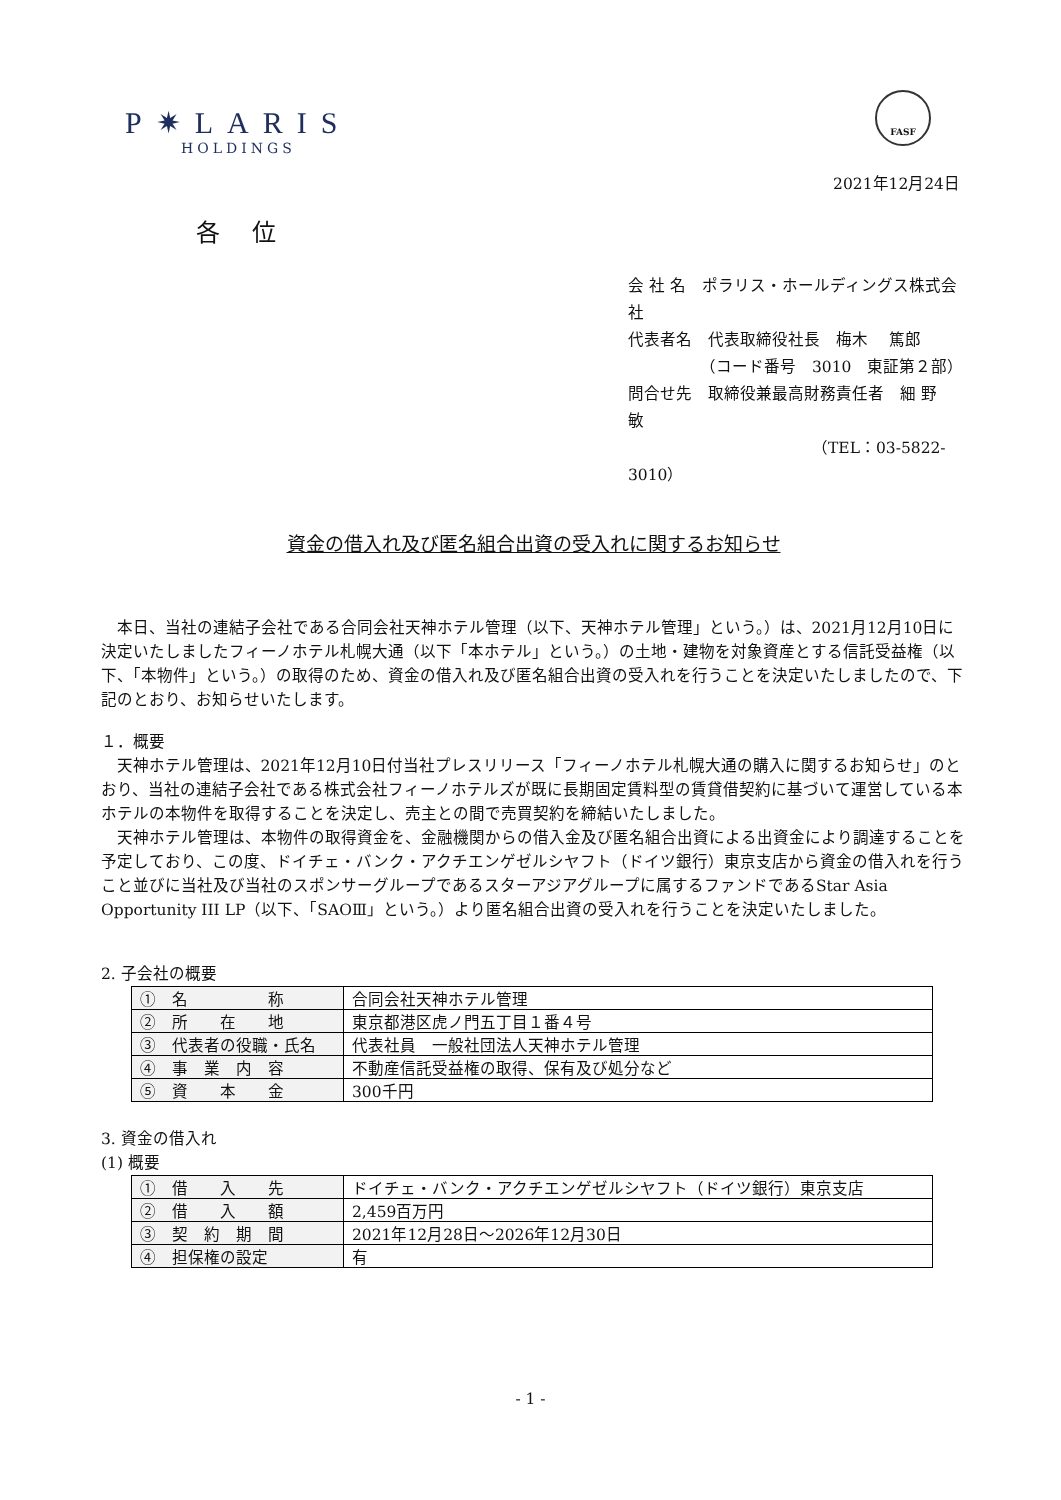P✷LARIS
HOLDINGS
FASF
2021年12月24日
各 位
会 社 名　ポラリス・ホールディングス株式会社
代表者名　代表取締役社長　梅木　 篤郎
　　　　　（コード番号　3010　東証第２部）
問合せ先　取締役兼最高財務責任者　細 野　　敏
　　　　　　　　　　　　（TEL：03-5822-3010）
資金の借入れ及び匿名組合出資の受入れに関するお知らせ
本日、当社の連結子会社である合同会社天神ホテル管理（以下、天神ホテル管理」という。）は、2021月12月10日に決定いたしましたフィーノホテル札幌大通（以下「本ホテル」という。）の土地・建物を対象資産とする信託受益権（以下、「本物件」という。）の取得のため、資金の借入れ及び匿名組合出資の受入れを行うことを決定いたしましたので、下記のとおり、お知らせいたします。
１．概要
天神ホテル管理は、2021年12月10日付当社プレスリリース「フィーノホテル札幌大通の購入に関するお知らせ」のとおり、当社の連結子会社である株式会社フィーノホテルズが既に長期固定賃料型の賃貸借契約に基づいて運営している本ホテルの本物件を取得することを決定し、売主との間で売買契約を締結いたしました。
天神ホテル管理は、本物件の取得資金を、金融機関からの借入金及び匿名組合出資による出資金により調達することを予定しており、この度、ドイチェ・バンク・アクチエンゲゼルシヤフト（ドイツ銀行）東京支店から資金の借入れを行うこと並びに当社及び当社のスポンサーグループであるスターアジアグループに属するファンドであるStar Asia Opportunity III LP（以下、「SAOⅢ」という。）より匿名組合出資の受入れを行うことを決定いたしました。
2. 子会社の概要
| ① 名 称 | 合同会社天神ホテル管理 |
| ② 所 在 地 | 東京都港区虎ノ門五丁目１番４号 |
| ③ 代表者の役職・氏名 | 代表社員 一般社団法人天神ホテル管理 |
| ④ 事 業 内 容 | 不動産信託受益権の取得、保有及び処分など |
| ⑤ 資 本 金 | 300千円 |
3. 資金の借入れ
(1) 概要
| ① 借 入 先 | ドイチェ・バンク・アクチエンゲゼルシヤフト（ドイツ銀行）東京支店 |
| ② 借 入 額 | 2,459百万円 |
| ③ 契 約 期 間 | 2021年12月28日～2026年12月30日 |
| ④ 担保権の設定 | 有 |
- 1 -